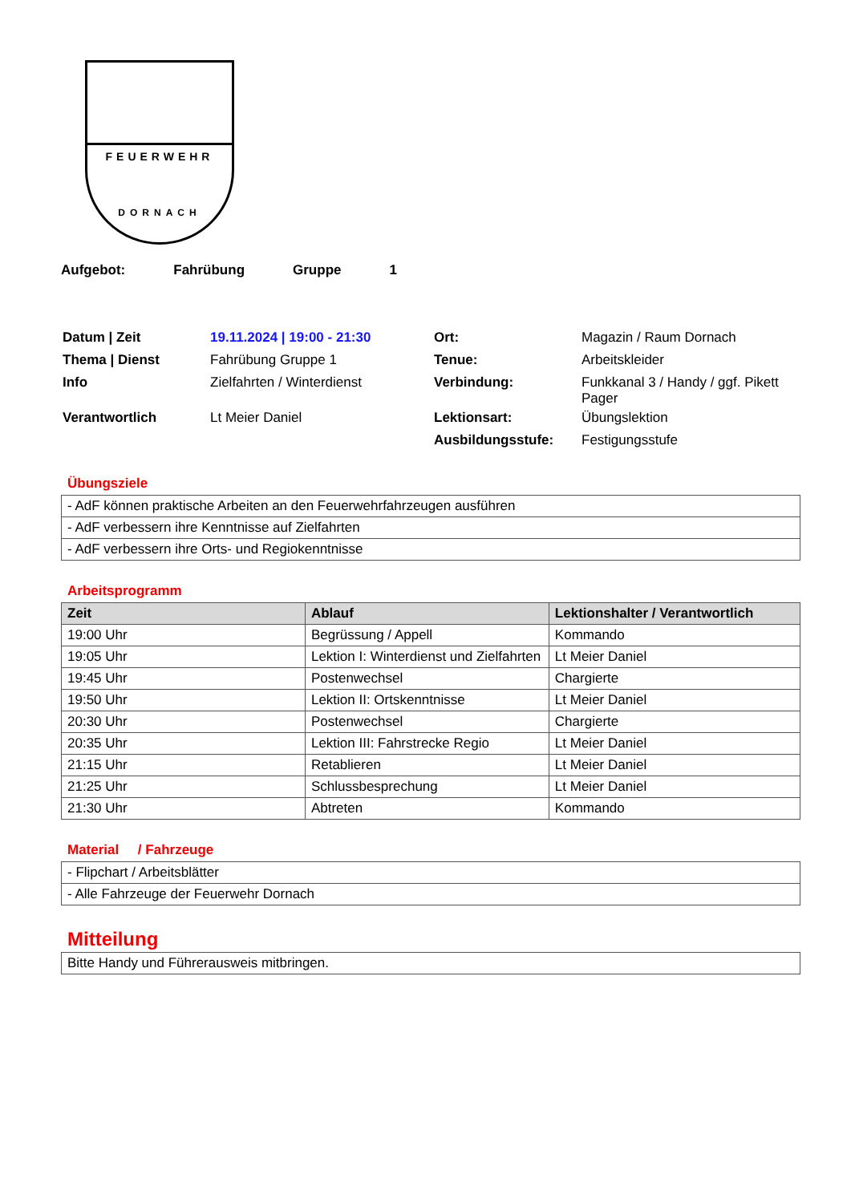FEUERWEHR
DORNACH
Aufgebot: Fahrübung Gruppe 1
| Datum / Zeit | 19.11.2024 / 19:00 - 21:30 | Ort: | Magazin / Raum Dornach |
| Thema / Dienst | Fahrübung Gruppe 1 | Tenue: | Arbeitskleider |
| Info | Zielfahrten / Winterdienst | Verbindung: | Funkkanal 3 / Handy / ggf. Pikett Pager |
| Verantwortlich | Lt Meier Daniel | Lektionsart: | Übungslektion |
| | | Ausbildungsstufe: | Festigungsstufe |
Übungsziele
| - AdF können praktische Arbeiten an den Feuerwehrfahrzeugen ausführen |
| - AdF verbessern ihre Kenntnisse auf Zielfahrten |
| - AdF verbessern ihre Orts- und Regiokenntnisse |
Arbeitsprogramm
| Zeit | Ablauf | Lektionshalter / Verantwortlich |
| --- | --- | --- |
| 19:00 Uhr | Begrüssung / Appell | Kommando |
| 19:05 Uhr | Lektion I: Winterdienst und Zielfahrten | Lt Meier Daniel |
| 19:45 Uhr | Postenwechsel | Chargierte |
| 19:50 Uhr | Lektion II: Ortskenntnisse | Lt Meier Daniel |
| 20:30 Uhr | Postenwechsel | Chargierte |
| 20:35 Uhr | Lektion III: Fahrstrecke Regio | Lt Meier Daniel |
| 21:15 Uhr | Retablieren | Lt Meier Daniel |
| 21:25 Uhr | Schlussbesprechung | Lt Meier Daniel |
| 21:30 Uhr | Abtreten | Kommando |
Material / Fahrzeuge
| - Flipchart / Arbeitsblätter |
| - Alle Fahrzeuge der Feuerwehr Dornach |
Mitteilung
| Bitte Handy und Führerausweis mitbringen. |